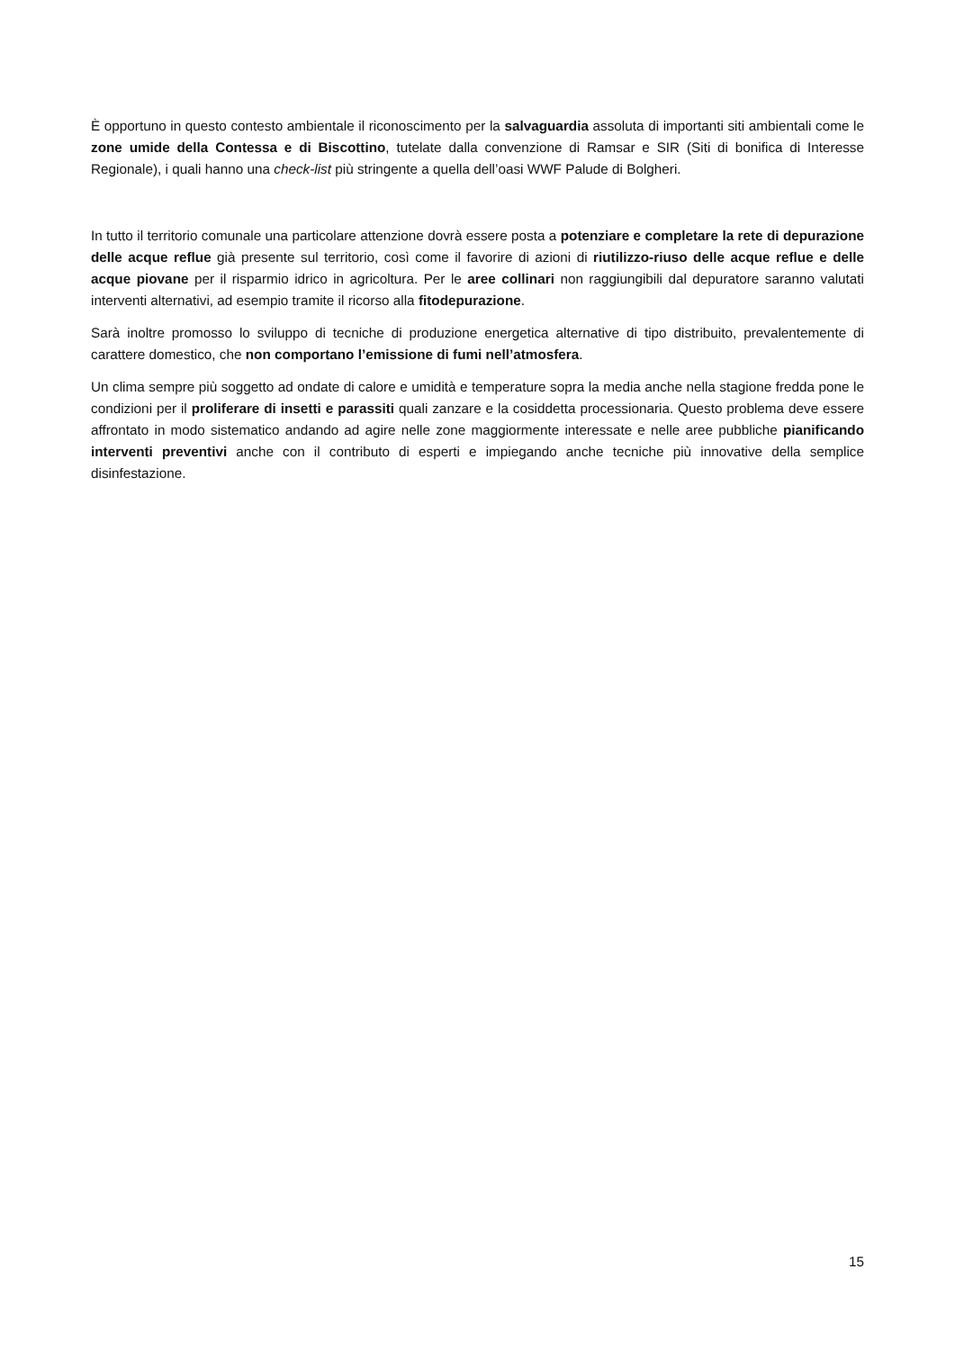È opportuno in questo contesto ambientale il riconoscimento per la salvaguardia assoluta di importanti siti ambientali come le zone umide della Contessa e di Biscottino, tutelate dalla convenzione di Ramsar e SIR (Siti di bonifica di Interesse Regionale), i quali hanno una check-list più stringente a quella dell’oasi WWF Palude di Bolgheri.
In tutto il territorio comunale una particolare attenzione dovrà essere posta a potenziare e completare la rete di depurazione delle acque reflue già presente sul territorio, così come il favorire di azioni di riutilizzo-riuso delle acque reflue e delle acque piovane per il risparmio idrico in agricoltura. Per le aree collinari non raggiungibili dal depuratore saranno valutati interventi alternativi, ad esempio tramite il ricorso alla fitodepurazione.
Sarà inoltre promosso lo sviluppo di tecniche di produzione energetica alternative di tipo distribuito, prevalentemente di carattere domestico, che non comportano l’emissione di fumi nell’atmosfera.
Un clima sempre più soggetto ad ondate di calore e umidità e temperature sopra la media anche nella stagione fredda pone le condizioni per il proliferare di insetti e parassiti quali zanzare e la cosiddetta processionaria. Questo problema deve essere affrontato in modo sistematico andando ad agire nelle zone maggiormente interessate e nelle aree pubbliche pianificando interventi preventivi anche con il contributo di esperti e impiegando anche tecniche più innovative della semplice disinfestazione.
15